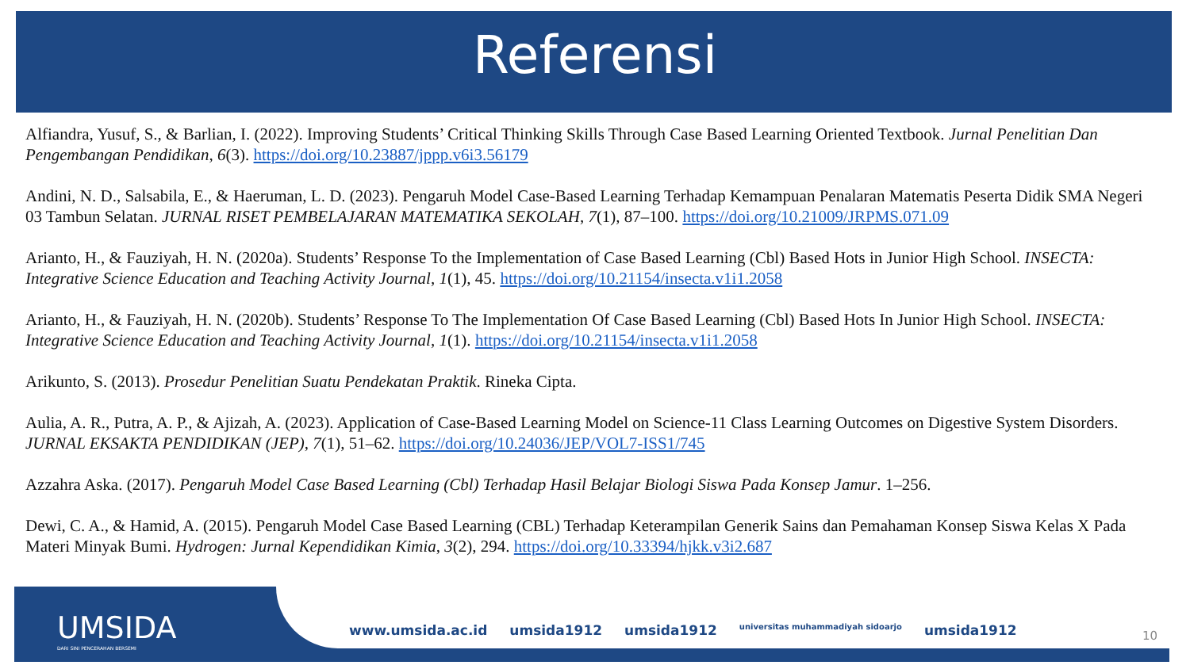Referensi
Alfiandra, Yusuf, S., & Barlian, I. (2022). Improving Students’ Critical Thinking Skills Through Case Based Learning Oriented Textbook. Jurnal Penelitian Dan Pengembangan Pendidikan, 6(3). https://doi.org/10.23887/jppp.v6i3.56179
Andini, N. D., Salsabila, E., & Haeruman, L. D. (2023). Pengaruh Model Case-Based Learning Terhadap Kemampuan Penalaran Matematis Peserta Didik SMA Negeri 03 Tambun Selatan. JURNAL RISET PEMBELAJARAN MATEMATIKA SEKOLAH, 7(1), 87–100. https://doi.org/10.21009/JRPMS.071.09
Arianto, H., & Fauziyah, H. N. (2020a). Students’ Response To the Implementation of Case Based Learning (Cbl) Based Hots in Junior High School. INSECTA: Integrative Science Education and Teaching Activity Journal, 1(1), 45. https://doi.org/10.21154/insecta.v1i1.2058
Arianto, H., & Fauziyah, H. N. (2020b). Students’ Response To The Implementation Of Case Based Learning (Cbl) Based Hots In Junior High School. INSECTA: Integrative Science Education and Teaching Activity Journal, 1(1). https://doi.org/10.21154/insecta.v1i1.2058
Arikunto, S. (2013). Prosedur Penelitian Suatu Pendekatan Praktik. Rineka Cipta.
Aulia, A. R., Putra, A. P., & Ajizah, A. (2023). Application of Case-Based Learning Model on Science-11 Class Learning Outcomes on Digestive System Disorders. JURNAL EKSAKTA PENDIDIKAN (JEP), 7(1), 51–62. https://doi.org/10.24036/JEP/VOL7-ISS1/745
Azzahra Aska. (2017). Pengaruh Model Case Based Learning (Cbl) Terhadap Hasil Belajar Biologi Siswa Pada Konsep Jamur. 1–256.
Dewi, C. A., & Hamid, A. (2015). Pengaruh Model Case Based Learning (CBL) Terhadap Keterampilan Generik Sains dan Pemahaman Konsep Siswa Kelas X Pada Materi Minyak Bumi. Hydrogen: Jurnal Kependidikan Kimia, 3(2), 294. https://doi.org/10.33394/hjkk.v3i2.687
UMSIDA
DARI SINI PENCERAHAN BERSEMI
www.umsida.ac.id umsida1912 umsida1912 universitas muhammadiyah sidoarjo umsida1912
10